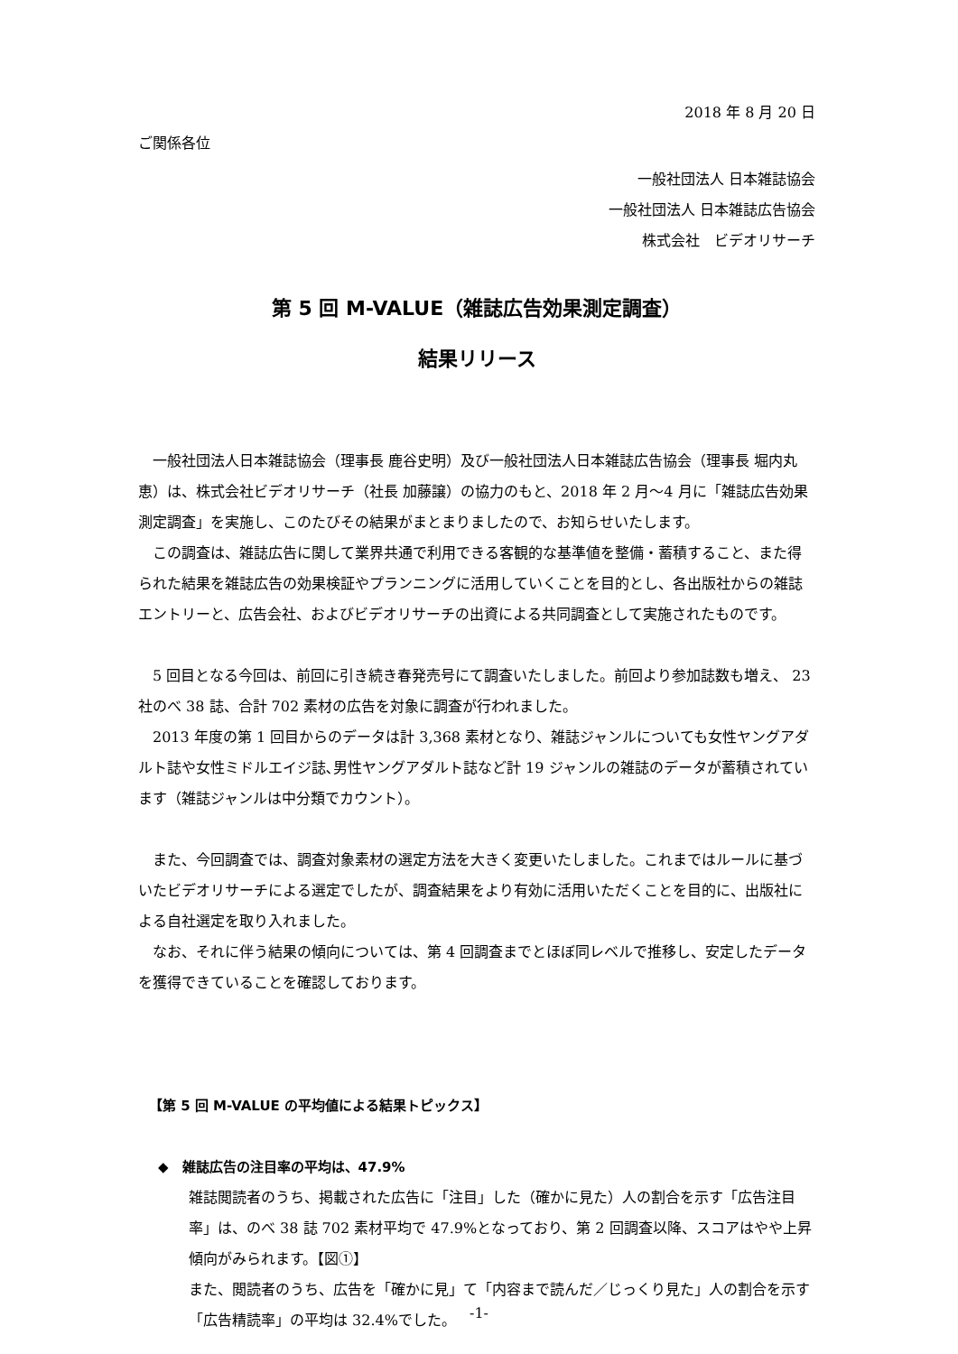2018 年 8 月 20 日
ご関係各位
一般社団法人 日本雑誌協会
一般社団法人 日本雑誌広告協会
株式会社　ビデオリサーチ
第 5 回 M-VALUE（雑誌広告効果測定調査）
結果リリース
一般社団法人日本雑誌協会（理事長 鹿谷史明）及び一般社団法人日本雑誌広告協会（理事長 堀内丸恵）は、株式会社ビデオリサーチ（社長 加藤譲）の協力のもと、2018 年 2 月～4 月に「雑誌広告効果測定調査」を実施し、このたびその結果がまとまりましたので、お知らせいたします。
この調査は、雑誌広告に関して業界共通で利用できる客観的な基準値を整備・蓄積すること、また得られた結果を雑誌広告の効果検証やプランニングに活用していくことを目的とし、各出版社からの雑誌エントリーと、広告会社、およびビデオリサーチの出資による共同調査として実施されたものです。
5 回目となる今回は、前回に引き続き春発売号にて調査いたしました。前回より参加誌数も増え、 23 社のべ 38 誌、合計 702 素材の広告を対象に調査が行われました。
2013 年度の第 1 回目からのデータは計 3,368 素材となり、雑誌ジャンルについても女性ヤングアダルト誌や女性ミドルエイジ誌､男性ヤングアダルト誌など計 19 ジャンルの雑誌のデータが蓄積されています（雑誌ジャンルは中分類でカウント）。
また、今回調査では、調査対象素材の選定方法を大きく変更いたしました。これまではルールに基づいたビデオリサーチによる選定でしたが、調査結果をより有効に活用いただくことを目的に、出版社による自社選定を取り入れました。
なお、それに伴う結果の傾向については、第 4 回調査までとほぼ同レベルで推移し、安定したデータを獲得できていることを確認しております。
【第 5 回 M-VALUE の平均値による結果トピックス】
◆　雑誌広告の注目率の平均は、47.9%
雑誌閲読者のうち、掲載された広告に「注目」した（確かに見た）人の割合を示す「広告注目率」は、のべ 38 誌 702 素材平均で 47.9%となっており、第 2 回調査以降、スコアはやや上昇傾向がみられます。【図①】
また、閲読者のうち、広告を「確かに見」て「内容まで読んだ／じっくり見た」人の割合を示す「広告精読率」の平均は 32.4%でした。
-1-